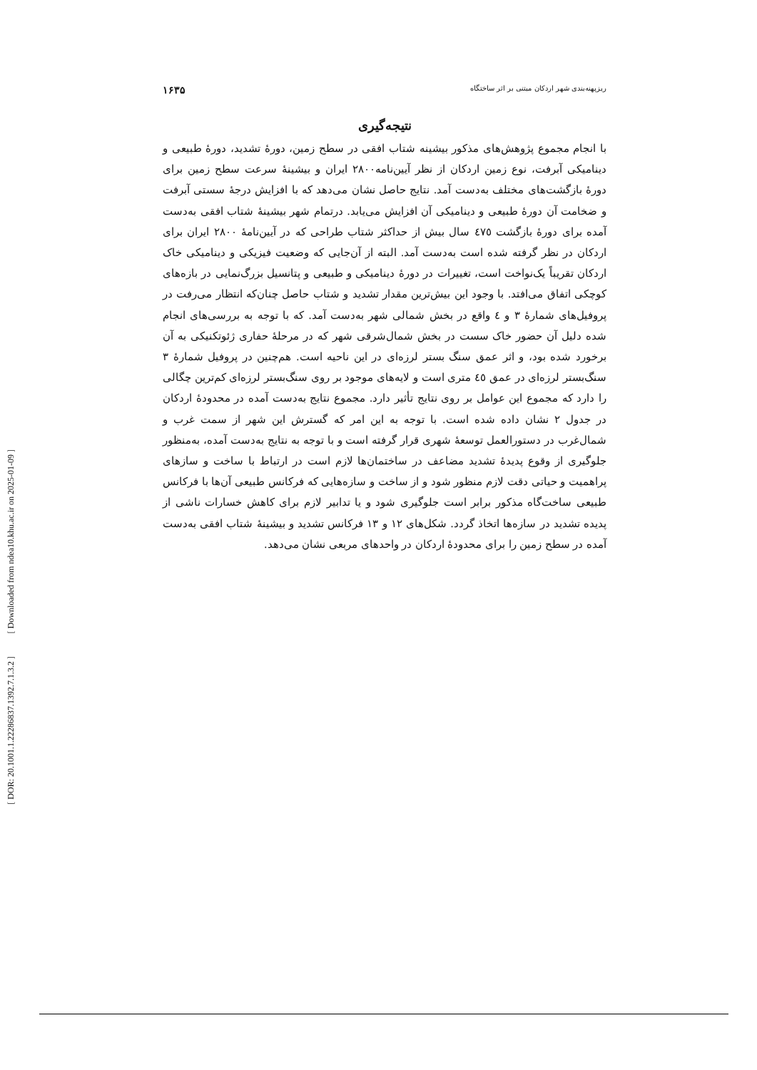[ Downloaded from ndea10.khu.ac.ir on 2025-01-09 ]
[ DOR: 20.1001.1.22286837.1392.7.1.3.2 ]
ریزپهنه‌بندی شهر اردکان مبتنی بر اثر ساختگاه ۱۶۳۵
نتیجه‌گیری
با انجام مجموع پژوهش‌های مذکور بیشینه شتاب افقی در سطح زمین، دورهٔ تشدید، دورهٔ طبیعی و دینامیکی آبرفت، نوع زمین اردکان از نظر آیین‌نامه۲۸۰۰ ایران و بیشینهٔ سرعت سطح زمین برای دورهٔ بازگشت‌های مختلف به‌دست آمد. نتایج حاصل نشان می‌دهد که با افزایش درجهٔ سستی آبرفت و ضخامت آن دورهٔ طبیعی و دینامیکی آن افزایش می‌یابد. درتمام شهر بیشینهٔ شتاب افقی به‌دست آمده برای دورهٔ بازگشت ٤٧٥ سال بیش از حداکثر شتاب طراحی که در آیین‌نامهٔ ۲۸۰۰ ایران برای اردکان در نظر گرفته شده است به‌دست آمد. البته از آن‌جایی که وضعیت فیزیکی و دینامیکی خاک اردکان تقریباً یک‌نواخت است، تغییرات در دورهٔ دینامیکی و طبیعی و پتانسیل بزرگ‌نمایی در بازه‌های کوچکی اتفاق می‌افتد. با وجود این بیش‌ترین مقدار تشدید و شتاب حاصل چنان‌که انتظار می‌رفت در پروفیل‌های شمارهٔ ۳ و ٤ واقع در بخش شمالی شهر به‌دست آمد. که با توجه به بررسی‌های انجام شده دلیل آن حضور خاک سست در بخش شمال‌شرقی شهر که در مرحلهٔ حفاری ژئوتکنیکی به آن برخورد شده بود، و اثر عمق سنگ بستر لرزه‌ای در این ناحیه است. هم‌چنین در پروفیل شمارهٔ ۳ سنگ‌بستر لرزه‌ای در عمق ٤٥ متری است و لایه‌های موجود بر روی سنگ‌بستر لرزه‌ای کم‌ترین چگالی را دارد که مجموع این عوامل بر روی نتایج تأثیر دارد. مجموع نتایج به‌دست آمده در محدودهٔ اردکان در جدول ۲ نشان داده شده است. با توجه به این امر که گسترش این شهر از سمت غرب و شمال‌غرب در دستورالعمل توسعهٔ شهری قرار گرفته است و با توجه به نتایج به‌دست آمده، به‌منظور جلوگیری از وقوع پدیدهٔ تشدید مضاعف در ساختمان‌ها لازم است در ارتباط با ساخت و سازهای پراهمیت و حیاتی دقت لازم منظور شود و از ساخت و سازه‌هایی که فرکانس طبیعی آن‌ها با فرکانس طبیعی ساخت‌گاه مذکور برابر است جلوگیری شود و یا تدابیر لازم برای کاهش خسارات ناشی از پدیده تشدید در سازه‌ها اتخاذ گردد. شکل‌های ۱۲ و ۱۳ فرکانس تشدید و بیشینهٔ شتاب افقی به‌دست آمده در سطح زمین را برای محدودهٔ اردکان در واحدهای مربعی نشان می‌دهد.